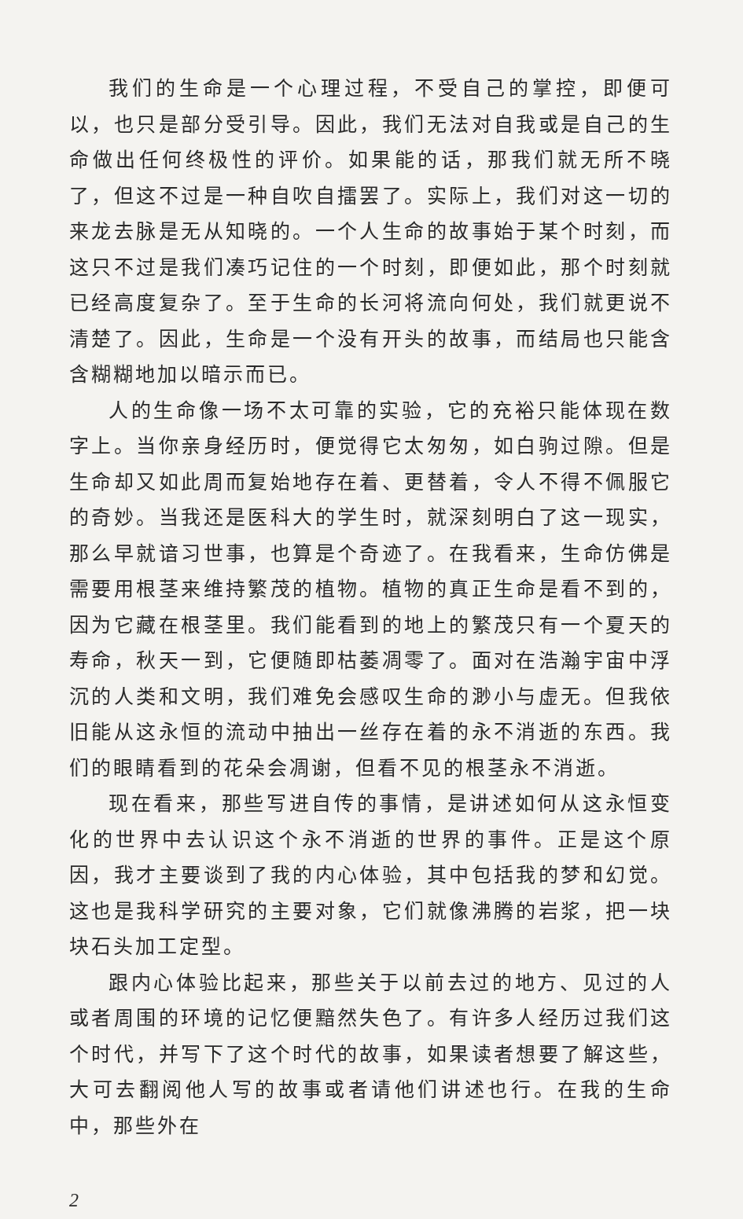我们的生命是一个心理过程，不受自己的掌控，即便可以，也只是部分受引导。因此，我们无法对自我或是自己的生命做出任何终极性的评价。如果能的话，那我们就无所不晓了，但这不过是一种自吹自擂罢了。实际上，我们对这一切的来龙去脉是无从知晓的。一个人生命的故事始于某个时刻，而这只不过是我们凑巧记住的一个时刻，即便如此，那个时刻就已经高度复杂了。至于生命的长河将流向何处，我们就更说不清楚了。因此，生命是一个没有开头的故事，而结局也只能含含糊糊地加以暗示而已。
人的生命像一场不太可靠的实验，它的充裕只能体现在数字上。当你亲身经历时，便觉得它太匆匆，如白驹过隙。但是生命却又如此周而复始地存在着、更替着，令人不得不佩服它的奇妙。当我还是医科大的学生时，就深刻明白了这一现实，那么早就谙习世事，也算是个奇迹了。在我看来，生命仿佛是需要用根茎来维持繁茂的植物。植物的真正生命是看不到的，因为它藏在根茎里。我们能看到的地上的繁茂只有一个夏天的寿命，秋天一到，它便随即枯萎凋零了。面对在浩瀚宇宙中浮沉的人类和文明，我们难免会感叹生命的渺小与虚无。但我依旧能从这永恒的流动中抽出一丝存在着的永不消逝的东西。我们的眼睛看到的花朵会凋谢，但看不见的根茎永不消逝。
现在看来，那些写进自传的事情，是讲述如何从这永恒变化的世界中去认识这个永不消逝的世界的事件。正是这个原因，我才主要谈到了我的内心体验，其中包括我的梦和幻觉。这也是我科学研究的主要对象，它们就像沸腾的岩浆，把一块块石头加工定型。
跟内心体验比起来，那些关于以前去过的地方、见过的人或者周围的环境的记忆便黯然失色了。有许多人经历过我们这个时代，并写下了这个时代的故事，如果读者想要了解这些，大可去翻阅他人写的故事或者请他们讲述也行。在我的生命中，那些外在
2